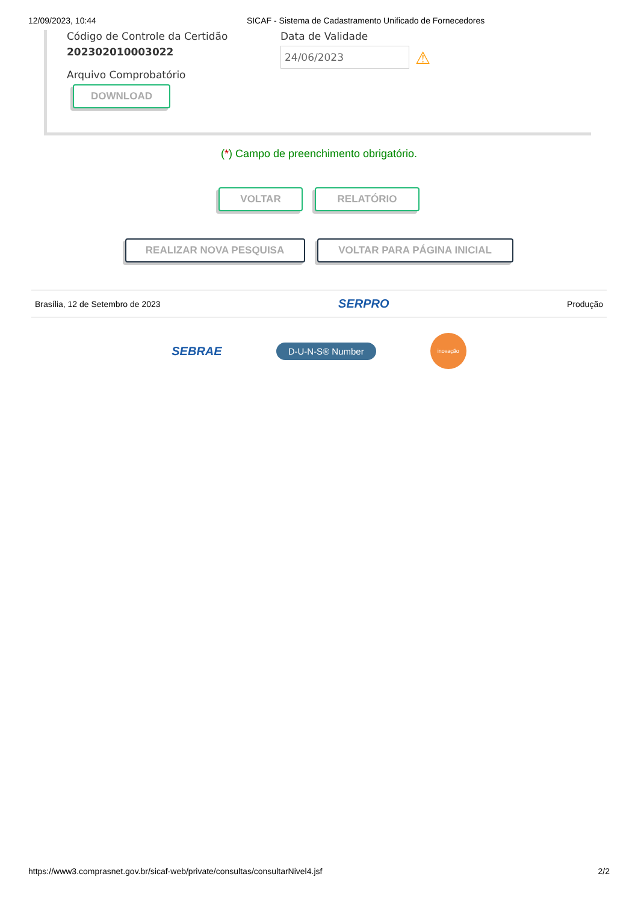12/09/2023, 10:44 SICAF - Sistema de Cadastramento Unificado de Fornecedores
Código de Controle da Certidão
202302010003022
Arquivo Comprobatório
DOWNLOAD
Data de Validade
24/06/2023 ⚠
(*) Campo de preenchimento obrigatório.
VOLTAR RELATÓRIO
REALIZAR NOVA PESQUISA VOLTAR PARA PÁGINA INICIAL
Brasília, 12 de Setembro de 2023 SERPRO Produção
SEBRAE D-U-N-S® Number inovação
https://www3.comprasnet.gov.br/sicaf-web/private/consultas/consultarNivel4.jsf 2/2